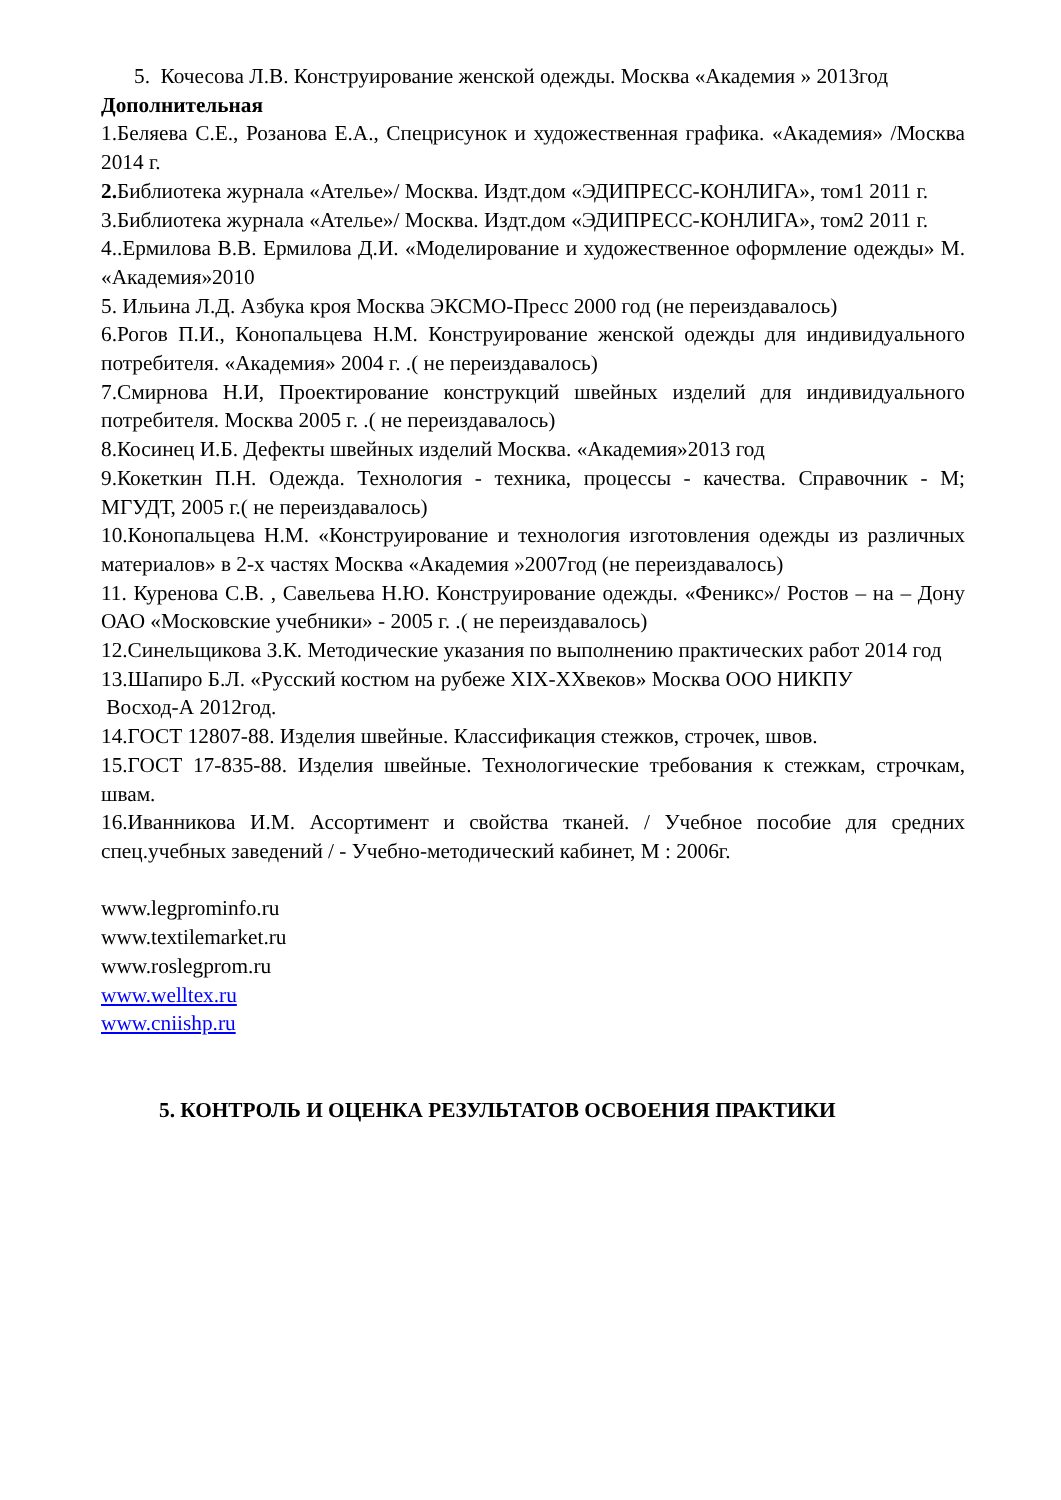5. Кочесова Л.В. Конструирование женской одежды. Москва «Академия » 2013год
Дополнительная
1.Беляева С.Е., Розанова Е.А., Спецрисунок и художественная графика. «Академия» /Москва 2014 г.
2. Библиотека журнала «Ателье»/ Москва. Издт.дом «ЭДИПРЕСС-КОНЛИГА», том1 2011 г.
3.Библиотека журнала «Ателье»/ Москва. Издт.дом «ЭДИПРЕСС-КОНЛИГА», том2 2011 г.
4..Ермилова В.В. Ермилова Д.И. «Моделирование и художественное оформление одежды» М. «Академия»2010
5. Ильина Л.Д. Азбука кроя Москва ЭКСМО-Пресс 2000 год (не переиздавалось)
6.Рогов П.И., Конопальцева Н.М. Конструирование женской одежды для индивидуального потребителя. «Академия» 2004 г. .( не переиздавалось)
7.Смирнова Н.И, Проектирование конструкций швейных изделий для индивидуального потребителя. Москва 2005 г. .( не переиздавалось)
8.Косинец И.Б. Дефекты швейных изделий Москва. «Академия»2013 год
9.Кокеткин П.Н. Одежда. Технология - техника, процессы - качества. Справочник - М; МГУДТ, 2005 г.( не переиздавалось)
10.Конопальцева Н.М. «Конструирование и технология изготовления одежды из различных материалов» в 2-х частях Москва «Академия »2007год (не переиздавалось)
11. Куренова С.В. , Савельева Н.Ю. Конструирование одежды. «Феникс»/ Ростов – на – Дону ОАО «Московские учебники» - 2005 г. .( не переиздавалось)
12.Синельщикова З.К. Методические указания по выполнению практических работ 2014 год
13.Шапиро Б.Л. «Русский костюм на рубеже XIX-XXвеков» Москва ООО НИКПУ
Восход-А 2012год.
14.ГОСТ 12807-88. Изделия швейные. Классификация стежков, строчек, швов.
15.ГОСТ 17-835-88. Изделия швейные. Технологические требования к стежкам, строчкам, швам.
16.Иванникова И.М. Ассортимент и свойства тканей. / Учебное пособие для средних спец.учебных заведений / - Учебно-методический кабинет, М : 2006г.
www.legprominfo.ru
www.textilemarket.ru
www.roslegprom.ru
www.welltex.ru
www.cniishp.ru
5. КОНТРОЛЬ И ОЦЕНКА РЕЗУЛЬТАТОВ ОСВОЕНИЯ ПРАКТИКИ